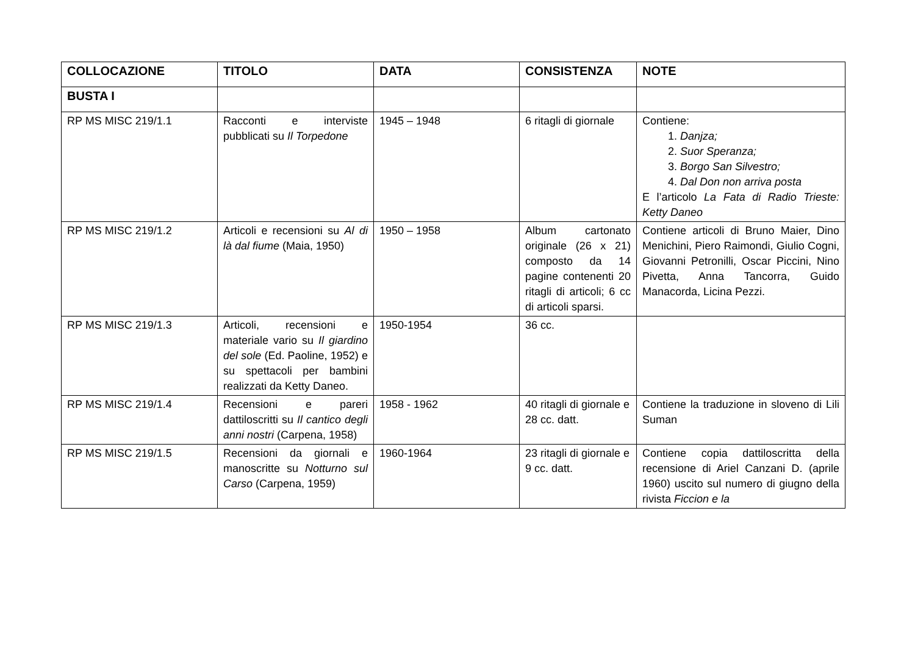| COLLOCAZIONE | TITOLO | DATA | CONSISTENZA | NOTE |
| --- | --- | --- | --- | --- |
| BUSTA I | | | | |
| RP MS MISC 219/1.1 | Racconti e interviste pubblicati su Il Torpedone | 1945 – 1948 | 6 ritagli di giornale | Contiene: 1. Danjza; 2. Suor Speranza; 3. Borgo San Silvestro; 4. Dal Don non arriva posta E l’articolo La Fata di Radio Trieste: Ketty Daneo |
| RP MS MISC 219/1.2 | Articoli e recensioni su Al di là dal fiume (Maia, 1950) | 1950 – 1958 | Album cartonato originale (26 x 21) composto da 14 pagine contenenti 20 ritagli di articoli; 6 cc di articoli sparsi. | Contiene articoli di Bruno Maier, Dino Menichini, Piero Raimondi, Giulio Cogni, Giovanni Petronilli, Oscar Piccini, Nino Pivetta, Anna Tancorra, Guido Manacorda, Licina Pezzi. |
| RP MS MISC 219/1.3 | Articoli, recensioni e materiale vario su Il giardino del sole (Ed. Paoline, 1952) e su spettacoli per bambini realizzati da Ketty Daneo. | 1950-1954 | 36 cc. | |
| RP MS MISC 219/1.4 | Recensioni e pareri dattiloscritti su Il cantico degli anni nostri (Carpena, 1958) | 1958 - 1962 | 40 ritagli di giornale e 28 cc. datt. | Contiene la traduzione in sloveno di Lili Suman |
| RP MS MISC 219/1.5 | Recensioni da giornali e manoscritte su Notturno sul Carso (Carpena, 1959) | 1960-1964 | 23 ritagli di giornale e 9 cc. datt. | Contiene copia dattiloscritta della recensione di Ariel Canzani D. (aprile 1960) uscito sul numero di giugno della rivista Ficcion e la |